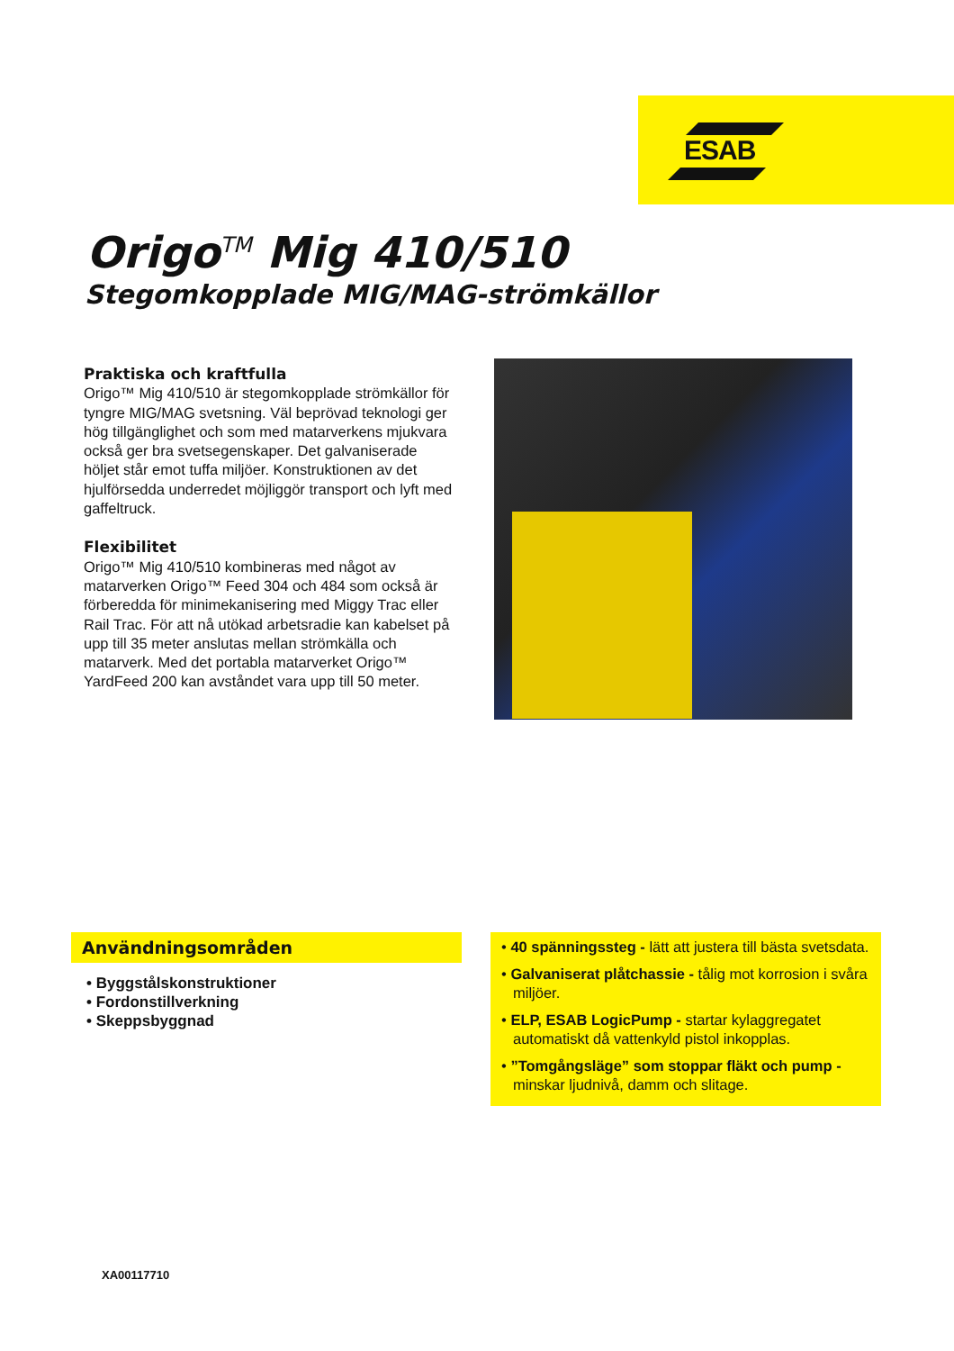ESAB
Origo<sup>TM</sup> Mig 410/510
Stegomkopplade MIG/MAG-strömkällor
Praktiska och kraftfulla
Origo™ Mig 410/510 är stegomkopplade strömkällor för tyngre MIG/MAG svetsning. Väl beprövad teknologi ger hög tillgänglighet och som med matarverkens mjukvara också ger bra svetsegenskaper. Det galvaniserade höljet står emot tuffa miljöer. Konstruktionen av det hjulförsedda underredet möjliggör transport och lyft med gaffeltruck.
Flexibilitet
Origo™ Mig 410/510 kombineras med något av matarverken Origo™ Feed 304 och 484 som också är förberedda för minimekanisering med Miggy Trac eller Rail Trac. För att nå utökad arbetsradie kan kabelset på upp till 35 meter anslutas mellan strömkälla och matarverk. Med det portabla matarverket Origo™ YardFeed 200 kan avståndet vara upp till 50 meter.
Användningsområden
• Byggstålskonstruktioner
• Fordonstillverkning
• Skeppsbyggnad
• 40 spänningssteg - lätt att justera till bästa svetsdata.
• Galvaniserat plåtchassie - tålig mot korrosion i svåra miljöer.
• ELP, ESAB LogicPump - startar kylaggregatet automatiskt då vattenkyld pistol inkopplas.
• ”Tomgångsläge” som stoppar fläkt och pump - minskar ljudnivå, damm och slitage.
XA00117710